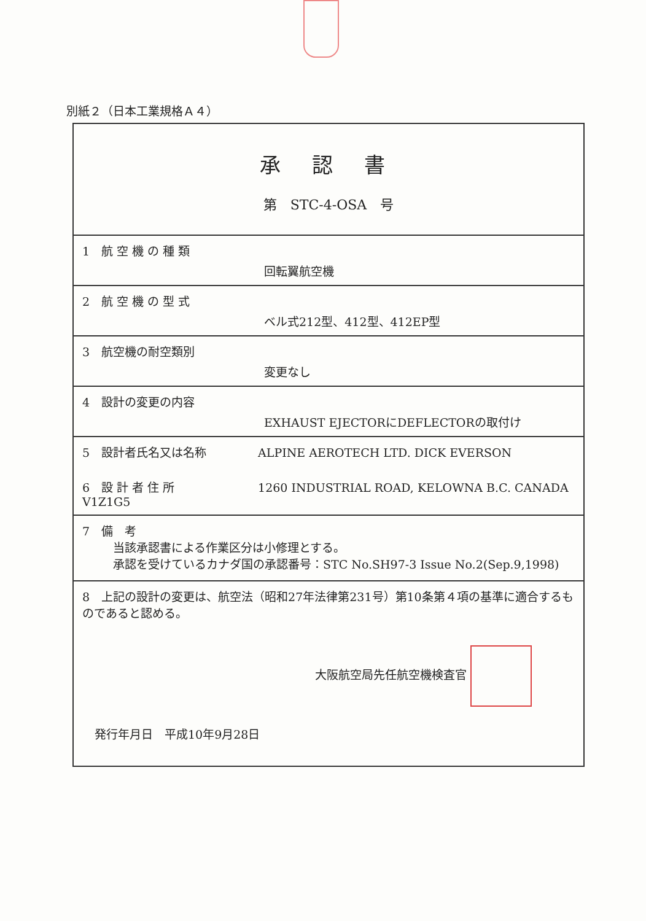別紙２（日本工業規格Ａ４）
| 承 認 書 第 STC-4-OSA 号 |
| 1 航 空 機 の 種 類 回転翼航空機 |
| 2 航 空 機 の 型 式 ベル式212型、412型、412EP型 |
| 3 航空機の耐空類別 変更なし |
| 4 設計の変更の内容 EXHAUST EJECTORにDEFLECTORの取付け |
| 5 設計者氏名又は名称 ALPINE AEROTECH LTD. DICK EVERSON 6 設 計 者 住 所 1260 INDUSTRIAL ROAD, KELOWNA B.C. CANADA V1Z1G5 |
| 7 備 考 当該承認書による作業区分は小修理とする。 承認を受けているカナダ国の承認番号：STC No.SH97-3 Issue No.2(Sep.9,1998) |
| 8 上記の設計の変更は、航空法（昭和27年法律第231号）第10条第４項の基準に適合するものであると認める。 大阪航空局先任航空機検査官 発行年月日 平成10年9月28日 |